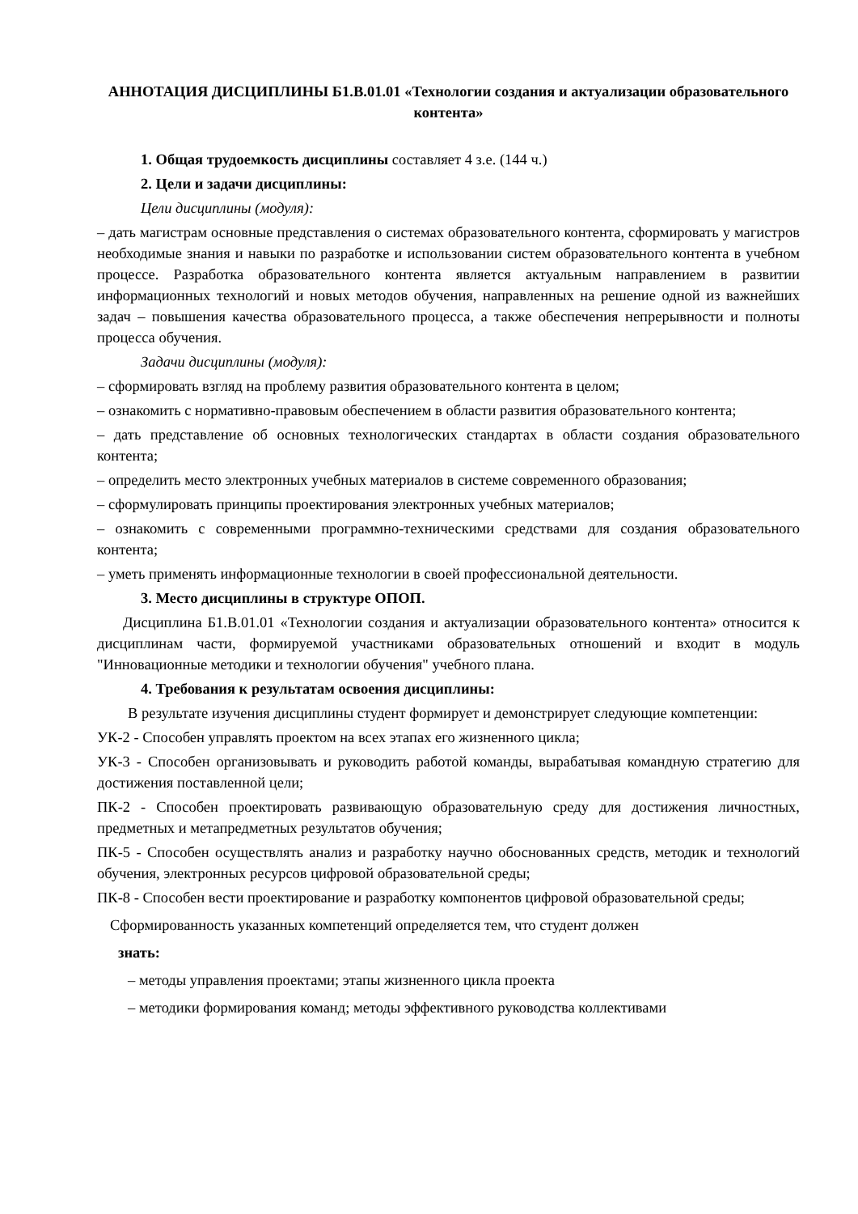АННОТАЦИЯ ДИСЦИПЛИНЫ Б1.В.01.01 «Технологии создания и актуализации образовательного контента»
1. Общая трудоемкость дисциплины составляет 4 з.е. (144 ч.)
2. Цели и задачи дисциплины:
Цели дисциплины (модуля):
– дать магистрам основные представления о системах образовательного контента, сформировать у магистров необходимые знания и навыки по разработке и использовании систем образовательного контента в учебном процессе. Разработка образовательного контента является актуальным направлением в развитии информационных технологий и новых методов обучения, направленных на решение одной из важнейших задач – повышения качества образовательного процесса, а также обеспечения непрерывности и полноты процесса обучения.
Задачи дисциплины (модуля):
– сформировать взгляд на проблему развития образовательного контента в целом;
– ознакомить с нормативно-правовым обеспечением в области развития образовательного контента;
– дать представление об основных технологических стандартах в области создания образовательного контента;
– определить место электронных учебных материалов в системе современного образования;
– сформулировать принципы проектирования электронных учебных материалов;
– ознакомить с современными программно-техническими средствами для создания образовательного контента;
– уметь применять информационные технологии в своей профессиональной деятельности.
3. Место дисциплины в структуре ОПОП.
Дисциплина Б1.В.01.01 «Технологии создания и актуализации образовательного контента» относится к дисциплинам части, формируемой участниками образовательных отношений и входит в модуль "Инновационные методики и технологии обучения" учебного плана.
4. Требования к результатам освоения дисциплины:
В результате изучения дисциплины студент формирует и демонстрирует следующие компетенции:
УК-2 - Способен управлять проектом на всех этапах его жизненного цикла;
УК-3 - Способен организовывать и руководить работой команды, вырабатывая командную стратегию для достижения поставленной цели;
ПК-2 - Способен проектировать развивающую образовательную среду для достижения личностных, предметных и метапредметных результатов обучения;
ПК-5 - Способен осуществлять анализ и разработку научно обоснованных средств, методик и технологий обучения, электронных ресурсов цифровой образовательной среды;
ПК-8 - Способен вести проектирование и разработку компонентов цифровой образовательной среды;
Сформированность указанных компетенций определяется тем, что студент должен
знать:
– методы управления проектами; этапы жизненного цикла проекта
– методики формирования команд; методы эффективного руководства коллективами